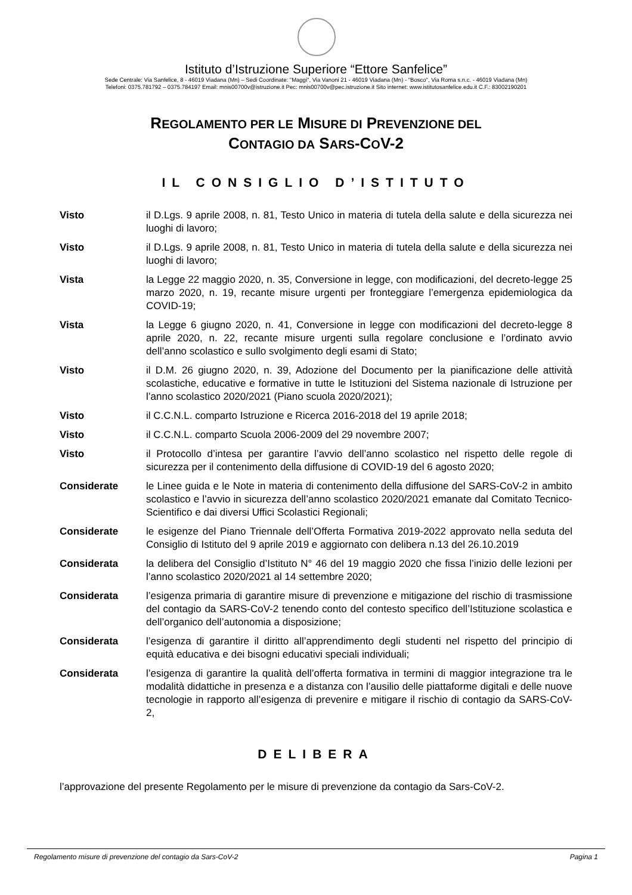Istituto d’Istruzione Superiore “Ettore Sanfelice”
Sede Centrale: Via Sanfelice, 8 - 46019 Viadana (Mn) – Sedi Coordinate: "Maggi", Via Vanoni 21 - 46019 Viadana (Mn) - "Bosco", Via Roma s.n.c. - 46019 Viadana (Mn)
Telefoni: 0375.781792 – 0375.784197 Email: mnis00700v@istruzione.it Pec: mnis00700v@pec.istruzione.it Sito internet: www.istitutosanfelice.edu.it C.F.: 83002190201
REGOLAMENTO PER LE MISURE DI PREVENZIONE DEL
CONTAGIO DA SARS-COV-2
IL CONSIGLIO D’ISTITUTO
| Visto | il D.Lgs. 9 aprile 2008, n. 81, Testo Unico in materia di tutela della salute e della sicurezza nei luoghi di lavoro; |
| Visto | il D.Lgs. 9 aprile 2008, n. 81, Testo Unico in materia di tutela della salute e della sicurezza nei luoghi di lavoro; |
| Vista | la Legge 22 maggio 2020, n. 35, Conversione in legge, con modificazioni, del decreto-legge 25 marzo 2020, n. 19, recante misure urgenti per fronteggiare l’emergenza epidemiologica da COVID-19; |
| Vista | la Legge 6 giugno 2020, n. 41, Conversione in legge con modificazioni del decreto-legge 8 aprile 2020, n. 22, recante misure urgenti sulla regolare conclusione e l’ordinato avvio dell’anno scolastico e sullo svolgimento degli esami di Stato; |
| Visto | il D.M. 26 giugno 2020, n. 39, Adozione del Documento per la pianificazione delle attività scolastiche, educative e formative in tutte le Istituzioni del Sistema nazionale di Istruzione per l’anno scolastico 2020/2021 (Piano scuola 2020/2021); |
| Visto | il C.C.N.L. comparto Istruzione e Ricerca 2016-2018 del 19 aprile 2018; |
| Visto | il C.C.N.L. comparto Scuola 2006-2009 del 29 novembre 2007; |
| Visto | il Protocollo d’intesa per garantire l’avvio dell’anno scolastico nel rispetto delle regole di sicurezza per il contenimento della diffusione di COVID-19 del 6 agosto 2020; |
| Considerate | le Linee guida e le Note in materia di contenimento della diffusione del SARS-CoV-2 in ambito scolastico e l’avvio in sicurezza dell’anno scolastico 2020/2021 emanate dal Comitato Tecnico-Scientifico e dai diversi Uffici Scolastici Regionali; |
| Considerate | le esigenze del Piano Triennale dell’Offerta Formativa 2019-2022 approvato nella seduta del Consiglio di Istituto del 9 aprile 2019 e aggiornato con delibera n.13 del 26.10.2019 |
| Considerata | la delibera del Consiglio d’Istituto N° 46 del 19 maggio 2020 che fissa l’inizio delle lezioni per l’anno scolastico 2020/2021 al 14 settembre 2020; |
| Considerata | l’esigenza primaria di garantire misure di prevenzione e mitigazione del rischio di trasmissione del contagio da SARS-CoV-2 tenendo conto del contesto specifico dell’Istituzione scolastica e dell’organico dell’autonomia a disposizione; |
| Considerata | l’esigenza di garantire il diritto all’apprendimento degli studenti nel rispetto del principio di equità educativa e dei bisogni educativi speciali individuali; |
| Considerata | l’esigenza di garantire la qualità dell’offerta formativa in termini di maggior integrazione tra le modalità didattiche in presenza e a distanza con l’ausilio delle piattaforme digitali e delle nuove tecnologie in rapporto all’esigenza di prevenire e mitigare il rischio di contagio da SARS-CoV-2, |
DELIBERA
l’approvazione del presente Regolamento per le misure di prevenzione da contagio da Sars-CoV-2.
Regolamento misure di prevenzione del contagio da Sars-CoV-2 Pagina 1